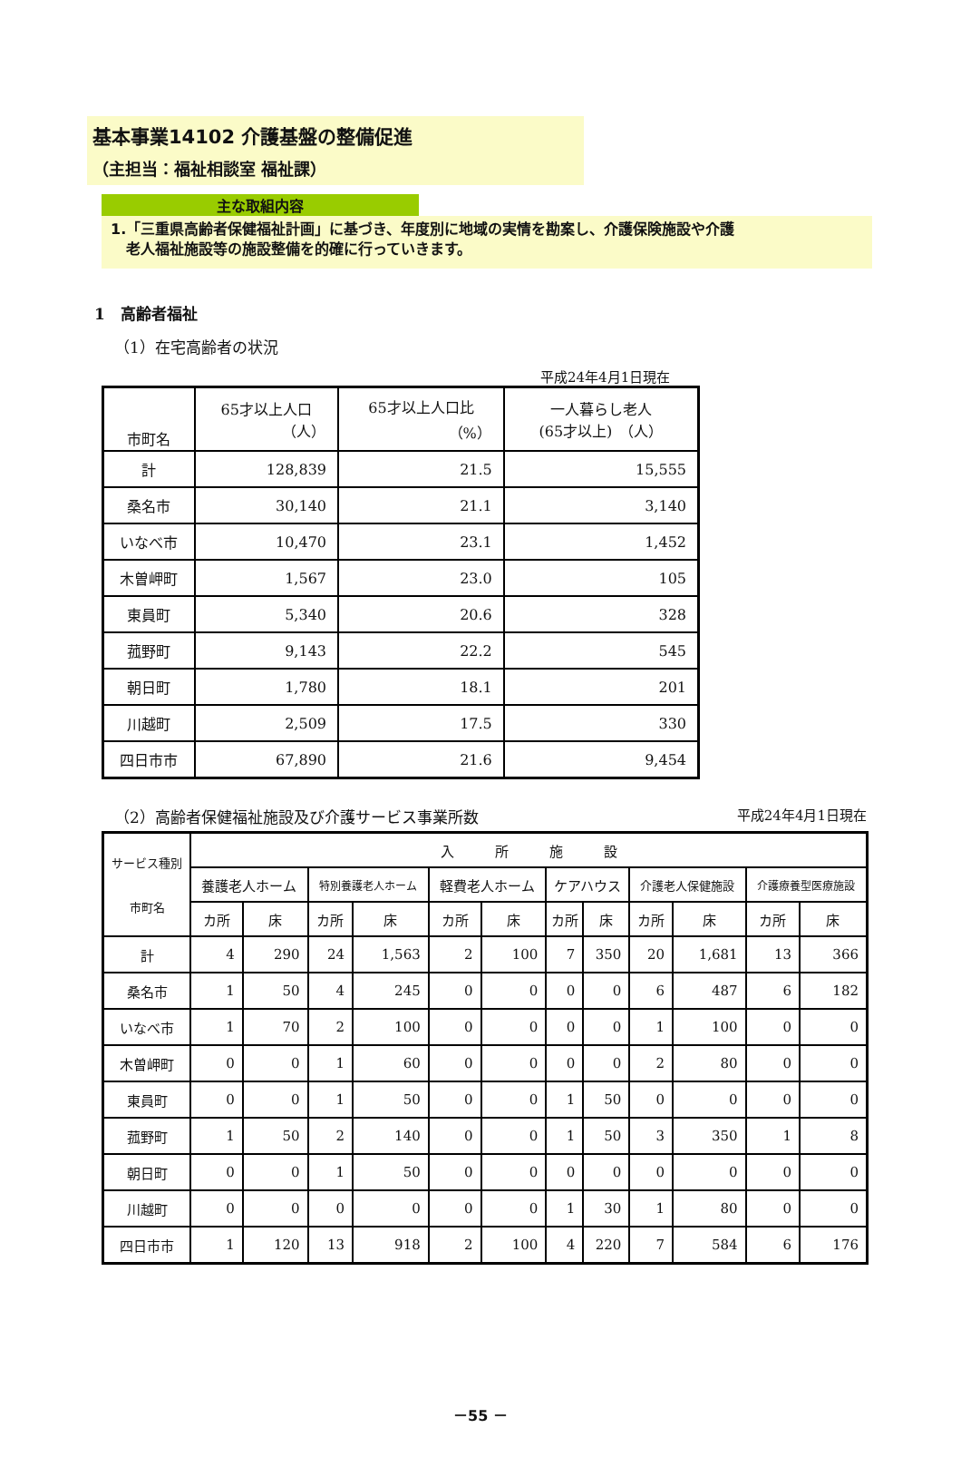基本事業14102 介護基盤の整備促進
（主担当：福祉相談室 福祉課）
主な取組内容
1.「三重県高齢者保健福祉計画」に基づき、年度別に地域の実情を勘案し、介護保険施設や介護
老人福祉施設等の施設整備を的確に行っていきます。
1　高齢者福祉
（1）在宅高齢者の状況
平成24年4月1日現在
| 市町名 | 65才以上人口 （人） | 65才以上人口比 （%） | 一人暮らし老人 (65才以上) （人） |
| --- | --- | --- | --- |
| 計 | 128,839 | 21.5 | 15,555 |
| 桑名市 | 30,140 | 21.1 | 3,140 |
| いなべ市 | 10,470 | 23.1 | 1,452 |
| 木曽岬町 | 1,567 | 23.0 | 105 |
| 東員町 | 5,340 | 20.6 | 328 |
| 菰野町 | 9,143 | 22.2 | 545 |
| 朝日町 | 1,780 | 18.1 | 201 |
| 川越町 | 2,509 | 17.5 | 330 |
| 四日市市 | 67,890 | 21.6 | 9,454 |
（2）高齢者保健福祉施設及び介護サービス事業所数 平成24年4月1日現在
| サービス種別 市町名 | 入 所 施 設 | | | | | | | | | | | |
| --- | --- | --- | --- | --- | --- | --- | --- | --- | --- | --- | --- | --- |
| | 養護老人ホーム | | 特別養護老人ホーム | | 軽費老人ホーム | | ケアハウス | | 介護老人保健施設 | | 介護療養型医療施設 | |
| | カ所 | 床 | カ所 | 床 | カ所 | 床 | カ所 | 床 | カ所 | 床 | カ所 | 床 |
| 計 | 4 | 290 | 24 | 1,563 | 2 | 100 | 7 | 350 | 20 | 1,681 | 13 | 366 |
| 桑名市 | 1 | 50 | 4 | 245 | 0 | 0 | 0 | 0 | 6 | 487 | 6 | 182 |
| いなべ市 | 1 | 70 | 2 | 100 | 0 | 0 | 0 | 0 | 1 | 100 | 0 | 0 |
| 木曽岬町 | 0 | 0 | 1 | 60 | 0 | 0 | 0 | 0 | 2 | 80 | 0 | 0 |
| 東員町 | 0 | 0 | 1 | 50 | 0 | 0 | 1 | 50 | 0 | 0 | 0 | 0 |
| 菰野町 | 1 | 50 | 2 | 140 | 0 | 0 | 1 | 50 | 3 | 350 | 1 | 8 |
| 朝日町 | 0 | 0 | 1 | 50 | 0 | 0 | 0 | 0 | 0 | 0 | 0 | 0 |
| 川越町 | 0 | 0 | 0 | 0 | 0 | 0 | 1 | 30 | 1 | 80 | 0 | 0 |
| 四日市市 | 1 | 120 | 13 | 918 | 2 | 100 | 4 | 220 | 7 | 584 | 6 | 176 |
－55 －